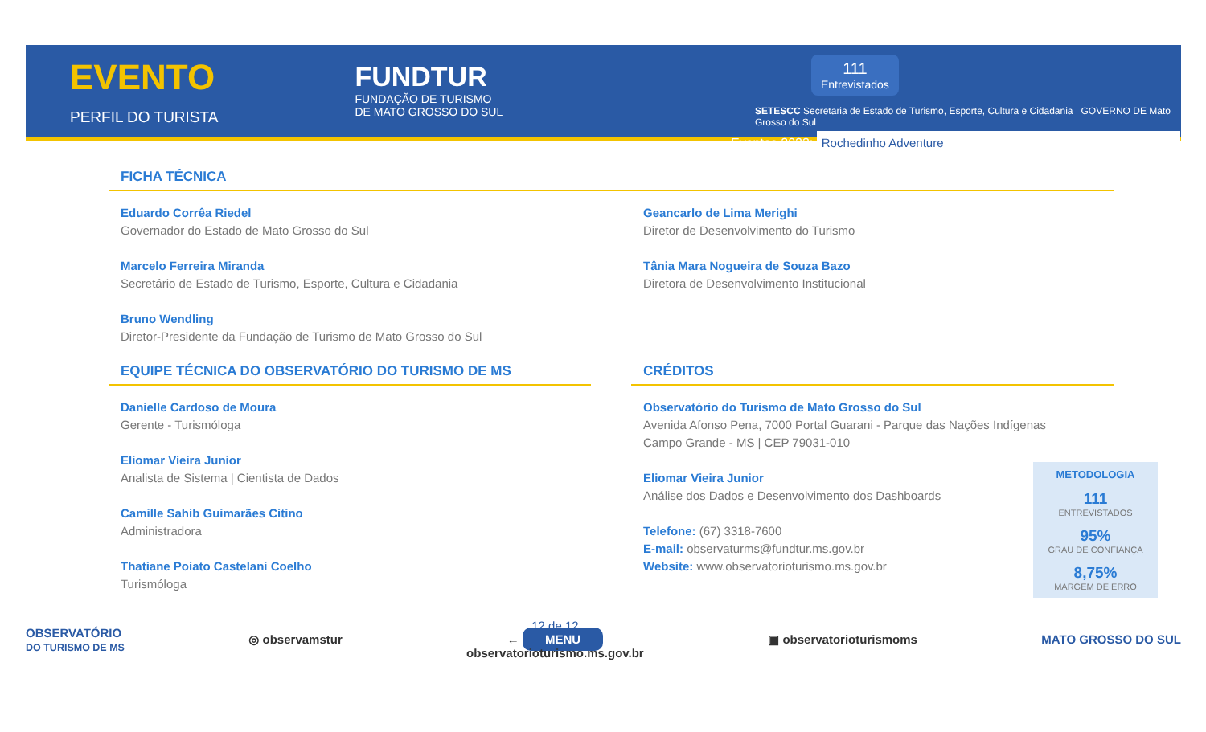EVENTO
PERFIL DO TURISTA
FUNDTUR
FUNDAÇÃO DE TURISMO
DE MATO GROSSO DO SUL
111 Entrevistados
SETESCC Secretaria de Estado de Turismo, Esporte, Cultura e Cidadania GOVERNO DE Mato Grosso do Sul
Eventos 2023: Rochedinho Adventure
FICHA TÉCNICA
Eduardo Corrêa Riedel
Governador do Estado de Mato Grosso do Sul
Marcelo Ferreira Miranda
Secretário de Estado de Turismo, Esporte, Cultura e Cidadania
Bruno Wendling
Diretor-Presidente da Fundação de Turismo de Mato Grosso do Sul
Geancarlo de Lima Merighi
Diretor de Desenvolvimento do Turismo
Tânia Mara Nogueira de Souza Bazo
Diretora de Desenvolvimento Institucional
EQUIPE TÉCNICA DO OBSERVATÓRIO DO TURISMO DE MS
Danielle Cardoso de Moura
Gerente - Turismóloga
Eliomar Vieira Junior
Analista de Sistema | Cientista de Dados
Camille Sahib Guimarães Citino
Administradora
Thatiane Poiato Castelani Coelho
Turismóloga
CRÉDITOS
Observatório do Turismo de Mato Grosso do Sul
Avenida Afonso Pena, 7000 Portal Guarani - Parque das Nações Indígenas
Campo Grande - MS | CEP 79031-010
Eliomar Vieira Junior
Análise dos Dados e Desenvolvimento dos Dashboards
Telefone: (67) 3318-7600
E-mail: observaturms@fundtur.ms.gov.br
Website: www.observatorioturismo.ms.gov.br
METODOLOGIA
111
ENTREVISTADOS
95%
GRAU DE CONFIANÇA
8,75%
MARGEM DE ERRO
OBSERVATÓRIO
DO TURISMO DE MS
◎ observamstur
12 de 12
← MENU
observatorioturismo.ms.gov.br
▣ observatorioturismoms MATO GROSSO DO SUL